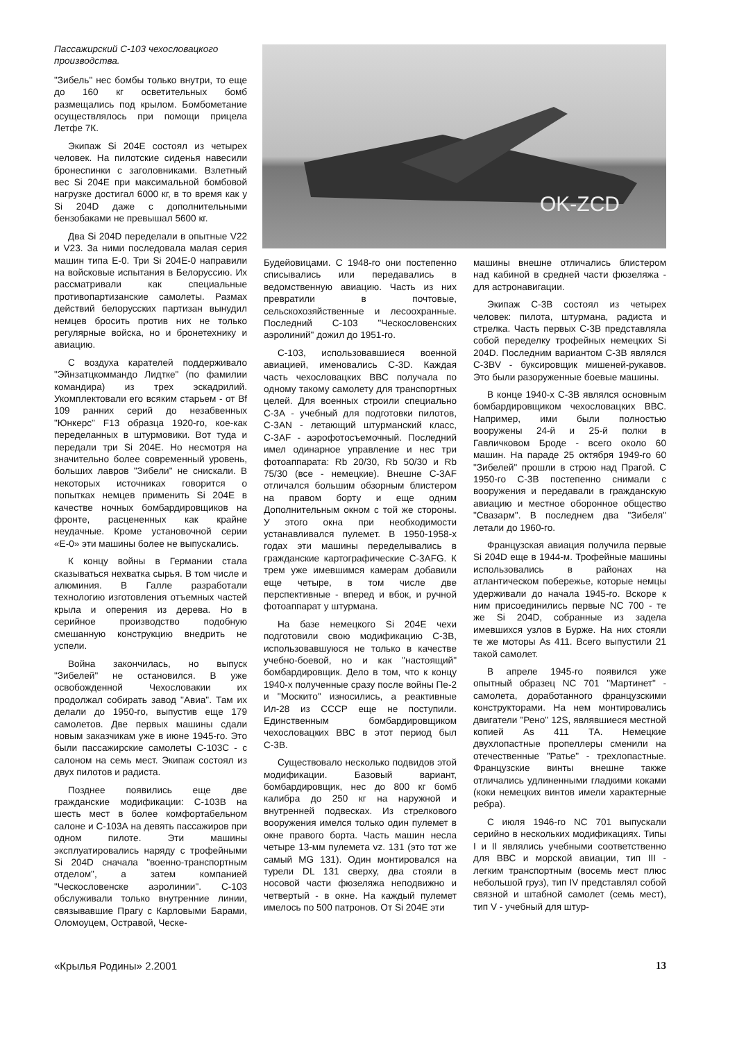OK-ZCD
Пассажирский С-103 чехословацкого производства.
"Зибель" нес бомбы только внутри, то еще до 160 кг осветительных бомб размещались под крылом. Бомбометание осуществлялось при помощи прицела Летфе 7К.
Экипаж Si 204E состоял из четырех человек. На пилотские сиденья навесили бронеспинки с заголовниками. Взлетный вес Si 204E при максимальной бомбовой нагрузке достигал 6000 кг, в то время как у Si 204D даже с дополнительными бензобаками не превышал 5600 кг.
Два Si 204D переделали в опытные V22 и V23. За ними последовала малая серия машин типа Е-0. Три Si 204E-0 направили на войсковые испытания в Белоруссию. Их рассматривали как специальные противопартизанские самолеты. Размах действий белорусских партизан вынудил немцев бросить против них не только регулярные войска, но и бронетехнику и авиацию.
С воздуха карателей поддерживало "Эйнзатцкоммандо Лидтке" (по фамилии командира) из трех эскадрилий. Укомплектовали его всяким старьем - от Bf 109 ранних серий до незабвенных "Юнкерс" F13 образца 1920-го, кое-как переделанных в штурмовики. Вот туда и передали три Si 204E. Но несмотря на значительно более современный уровень, больших лавров "Зибели" не снискали. В некоторых источниках говорится о попытках немцев применить Si 204E в качестве ночных бомбардировщиков на фронте, расцененных как крайне неудачные. Кроме установочной серии «Е-0» эти машины более не выпускались.
К концу войны в Германии стала сказываться нехватка сырья. В том числе и алюминия. В Галле разработали технологию изготовления отъемных частей крыла и оперения из дерева. Но в серийное производство подобную смешанную конструкцию внедрить не успели.
Война закончилась, но выпуск "Зибелей" не остановился. В уже освобожденной Чехословакии их продолжал собирать завод "Авиа". Там их делали до 1950-го, выпустив еще 179 самолетов. Две первых машины сдали новым заказчикам уже в июне 1945-го. Это были пассажирские самолеты С-103С - с салоном на семь мест. Экипаж состоял из двух пилотов и радиста.
Позднее появились еще две гражданские модификации: С-103В на шесть мест в более комфортабельном салоне и С-103А на девять пассажиров при одном пилоте. Эти машины эксплуатировались наряду с трофейными Si 204D сначала "военно-транспортным отделом", а затем компанией "Ческословенске аэролинии". С-103 обслуживали только внутренние линии, связывавшие Прагу с Карловыми Барами, Оломоуцем, Остравой, Ческе-
Будейовицами. С 1948-го они постепенно списывались или передавались в ведомственную авиацию. Часть из них превратили в почтовые, сельскохозяйственные и лесоохранные. Последний С-103 "Ческословенских аэролиний" дожил до 1951-го.
С-103, использовавшиеся военной авиацией, именовались С-3D. Каждая часть чехословацких ВВС получала по одному такому самолету для транспортных целей. Для военных строили специально С-3А - учебный для подготовки пилотов, С-3AN - летающий штурманский класс, С-3AF - аэрофотосъемочный. Последний имел одинарное управление и нес три фотоаппарата: Rb 20/30, Rb 50/30 и Rb 75/30 (все - немецкие). Внешне С-3AF отличался большим обзорным блистером на правом борту и еще одним Дополнительным окном с той же стороны. У этого окна при необходимости устанавливался пулемет. В 1950-1958-х годах эти машины переделывались в гражданские картографические С-3AFG. К трем уже имевшимся камерам добавили еще четыре, в том числе две перспективные - вперед и вбок, и ручной фотоаппарат у штурмана.
На базе немецкого Si 204E чехи подготовили свою модификацию С-3В, использовавшуюся не только в качестве учебно-боевой, но и как "настоящий" бомбардировщик. Дело в том, что к концу 1940-х полученные сразу после войны Пе-2 и "Москито" износились, а реактивные Ил-28 из СССР еще не поступили. Единственным бомбардировщиком чехословацких ВВС в этот период был С-3В.
Существовало несколько подвидов этой модификации. Базовый вариант, бомбардировщик, нес до 800 кг бомб калибра до 250 кг на наружной и внутренней подвесках. Из стрелкового вооружения имелся только один пулемет в окне правого борта. Часть машин несла четыре 13-мм пулемета vz. 131 (это тот же самый MG 131). Один монтировался на турели DL 131 сверху, два стояли в носовой части фюзеляжа неподвижно и четвертый - в окне. На каждый пулемет имелось по 500 патронов. От Si 204E эти
машины внешне отличались блистером над кабиной в средней части фюзеляжа - для астронавигации.
Экипаж С-3В состоял из четырех человек: пилота, штурмана, радиста и стрелка. Часть первых С-3В представляла собой переделку трофейных немецких Si 204D. Последним вариантом С-3В являлся С-3BV - буксировщик мишеней-рукавов. Это были разоруженные боевые машины.
В конце 1940-х С-3В являлся основным бомбардировщиком чехословацких ВВС. Например, ими были полностью вооружены 24-й и 25-й полки в Гавличковом Броде - всего около 60 машин. На параде 25 октября 1949-го 60 "Зибелей" прошли в строю над Прагой. С 1950-го С-3В постепенно снимали с вооружения и передавали в гражданскую авиацию и местное оборонное общество "Свазарм". В последнем два "Зибеля" летали до 1960-го.
Французская авиация получила первые Si 204D еще в 1944-м. Трофейные машины использовались в районах на атлантическом побережье, которые немцы удерживали до начала 1945-го. Вскоре к ним присоединились первые NC 700 - те же Si 204D, собранные из задела имевшихся узлов в Бурже. На них стояли те же моторы As 411. Всего выпустили 21 такой самолет.
В апреле 1945-го появился уже опытный образец NC 701 "Мартинет" - самолета, доработанного французскими конструкторами. На нем монтировались двигатели "Рено" 12S, являвшиеся местной копией As 411 ТА. Немецкие двухлопастные пропеллеры сменили на отечественные "Ратье" - трехлопастные. Французские винты внешне также отличались удлиненными гладкими коками (коки немецких винтов имели характерные ребра).
С июля 1946-го NC 701 выпускали серийно в нескольких модификациях. Типы I и II являлись учебными соответственно для ВВС и морской авиации, тип III - легким транспортным (восемь мест плюс небольшой груз), тип IV представлял собой связной и штабной самолет (семь мест), тип V - учебный для штур-
«Крылья Родины» 2.2001 13